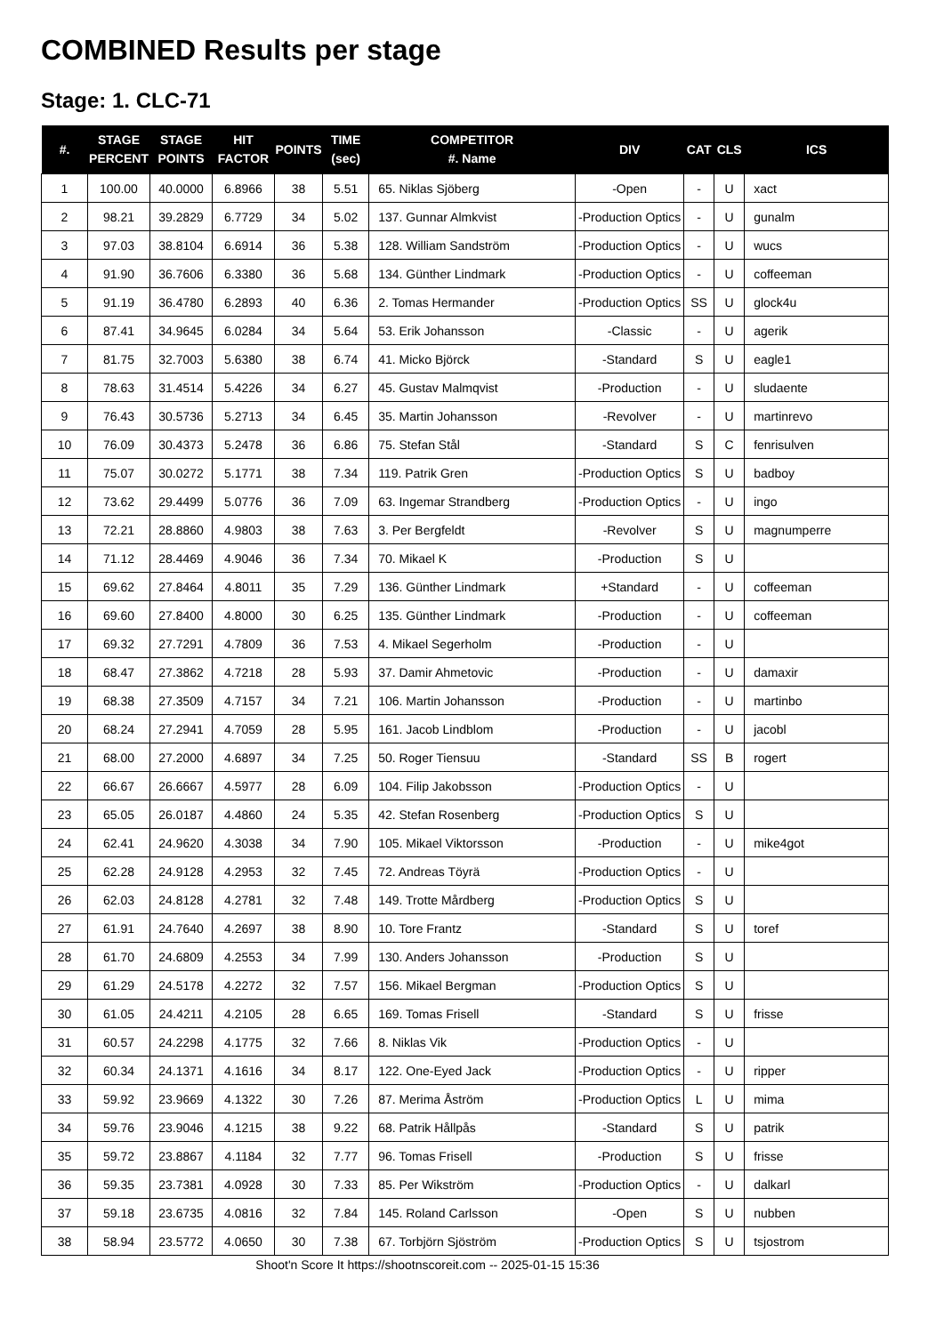COMBINED Results per stage
Stage: 1. CLC-71
| #. | STAGE PERCENT | STAGE POINTS | HIT FACTOR | POINTS | TIME (sec) | COMPETITOR #. Name | DIV | CAT | CLS | ICS |
| --- | --- | --- | --- | --- | --- | --- | --- | --- | --- | --- |
| 1 | 100.00 | 40.0000 | 6.8966 | 38 | 5.51 | 65. Niklas Sjöberg | -Open | - | U | xact |
| 2 | 98.21 | 39.2829 | 6.7729 | 34 | 5.02 | 137. Gunnar Almkvist | -Production Optics | - | U | gunalm |
| 3 | 97.03 | 38.8104 | 6.6914 | 36 | 5.38 | 128. William Sandström | -Production Optics | - | U | wucs |
| 4 | 91.90 | 36.7606 | 6.3380 | 36 | 5.68 | 134. Günther Lindmark | -Production Optics | - | U | coffeeman |
| 5 | 91.19 | 36.4780 | 6.2893 | 40 | 6.36 | 2. Tomas Hermander | -Production Optics | SS | U | glock4u |
| 6 | 87.41 | 34.9645 | 6.0284 | 34 | 5.64 | 53. Erik Johansson | -Classic | - | U | agerik |
| 7 | 81.75 | 32.7003 | 5.6380 | 38 | 6.74 | 41. Micko Björck | -Standard | S | U | eagle1 |
| 8 | 78.63 | 31.4514 | 5.4226 | 34 | 6.27 | 45. Gustav Malmqvist | -Production | - | U | sludaente |
| 9 | 76.43 | 30.5736 | 5.2713 | 34 | 6.45 | 35. Martin Johansson | -Revolver | - | U | martinrevo |
| 10 | 76.09 | 30.4373 | 5.2478 | 36 | 6.86 | 75. Stefan Stål | -Standard | S | C | fenrisulven |
| 11 | 75.07 | 30.0272 | 5.1771 | 38 | 7.34 | 119. Patrik Gren | -Production Optics | S | U | badboy |
| 12 | 73.62 | 29.4499 | 5.0776 | 36 | 7.09 | 63. Ingemar Strandberg | -Production Optics | - | U | ingo |
| 13 | 72.21 | 28.8860 | 4.9803 | 38 | 7.63 | 3. Per Bergfeldt | -Revolver | S | U | magnumperre |
| 14 | 71.12 | 28.4469 | 4.9046 | 36 | 7.34 | 70. Mikael K | -Production | S | U | |
| 15 | 69.62 | 27.8464 | 4.8011 | 35 | 7.29 | 136. Günther Lindmark | +Standard | - | U | coffeeman |
| 16 | 69.60 | 27.8400 | 4.8000 | 30 | 6.25 | 135. Günther Lindmark | -Production | - | U | coffeeman |
| 17 | 69.32 | 27.7291 | 4.7809 | 36 | 7.53 | 4. Mikael Segerholm | -Production | - | U | |
| 18 | 68.47 | 27.3862 | 4.7218 | 28 | 5.93 | 37. Damir Ahmetovic | -Production | - | U | damaxir |
| 19 | 68.38 | 27.3509 | 4.7157 | 34 | 7.21 | 106. Martin Johansson | -Production | - | U | martinbo |
| 20 | 68.24 | 27.2941 | 4.7059 | 28 | 5.95 | 161. Jacob Lindblom | -Production | - | U | jacobl |
| 21 | 68.00 | 27.2000 | 4.6897 | 34 | 7.25 | 50. Roger Tiensuu | -Standard | SS | B | rogert |
| 22 | 66.67 | 26.6667 | 4.5977 | 28 | 6.09 | 104. Filip Jakobsson | -Production Optics | - | U | |
| 23 | 65.05 | 26.0187 | 4.4860 | 24 | 5.35 | 42. Stefan Rosenberg | -Production Optics | S | U | |
| 24 | 62.41 | 24.9620 | 4.3038 | 34 | 7.90 | 105. Mikael Viktorsson | -Production | - | U | mike4got |
| 25 | 62.28 | 24.9128 | 4.2953 | 32 | 7.45 | 72. Andreas Töyrä | -Production Optics | - | U | |
| 26 | 62.03 | 24.8128 | 4.2781 | 32 | 7.48 | 149. Trotte Mårdberg | -Production Optics | S | U | |
| 27 | 61.91 | 24.7640 | 4.2697 | 38 | 8.90 | 10. Tore Frantz | -Standard | S | U | toref |
| 28 | 61.70 | 24.6809 | 4.2553 | 34 | 7.99 | 130. Anders Johansson | -Production | S | U | |
| 29 | 61.29 | 24.5178 | 4.2272 | 32 | 7.57 | 156. Mikael Bergman | -Production Optics | S | U | |
| 30 | 61.05 | 24.4211 | 4.2105 | 28 | 6.65 | 169. Tomas Frisell | -Standard | S | U | frisse |
| 31 | 60.57 | 24.2298 | 4.1775 | 32 | 7.66 | 8. Niklas Vik | -Production Optics | - | U | |
| 32 | 60.34 | 24.1371 | 4.1616 | 34 | 8.17 | 122. One-Eyed Jack | -Production Optics | - | U | ripper |
| 33 | 59.92 | 23.9669 | 4.1322 | 30 | 7.26 | 87. Merima Åström | -Production Optics | L | U | mima |
| 34 | 59.76 | 23.9046 | 4.1215 | 38 | 9.22 | 68. Patrik Hållpås | -Standard | S | U | patrik |
| 35 | 59.72 | 23.8867 | 4.1184 | 32 | 7.77 | 96. Tomas Frisell | -Production | S | U | frisse |
| 36 | 59.35 | 23.7381 | 4.0928 | 30 | 7.33 | 85. Per Wikström | -Production Optics | - | U | dalkarl |
| 37 | 59.18 | 23.6735 | 4.0816 | 32 | 7.84 | 145. Roland Carlsson | -Open | S | U | nubben |
| 38 | 58.94 | 23.5772 | 4.0650 | 30 | 7.38 | 67. Torbjörn Sjöström | -Production Optics | S | U | tsjostrom |
Shoot'n Score It https://shootnscoreit.com -- 2025-01-15 15:36